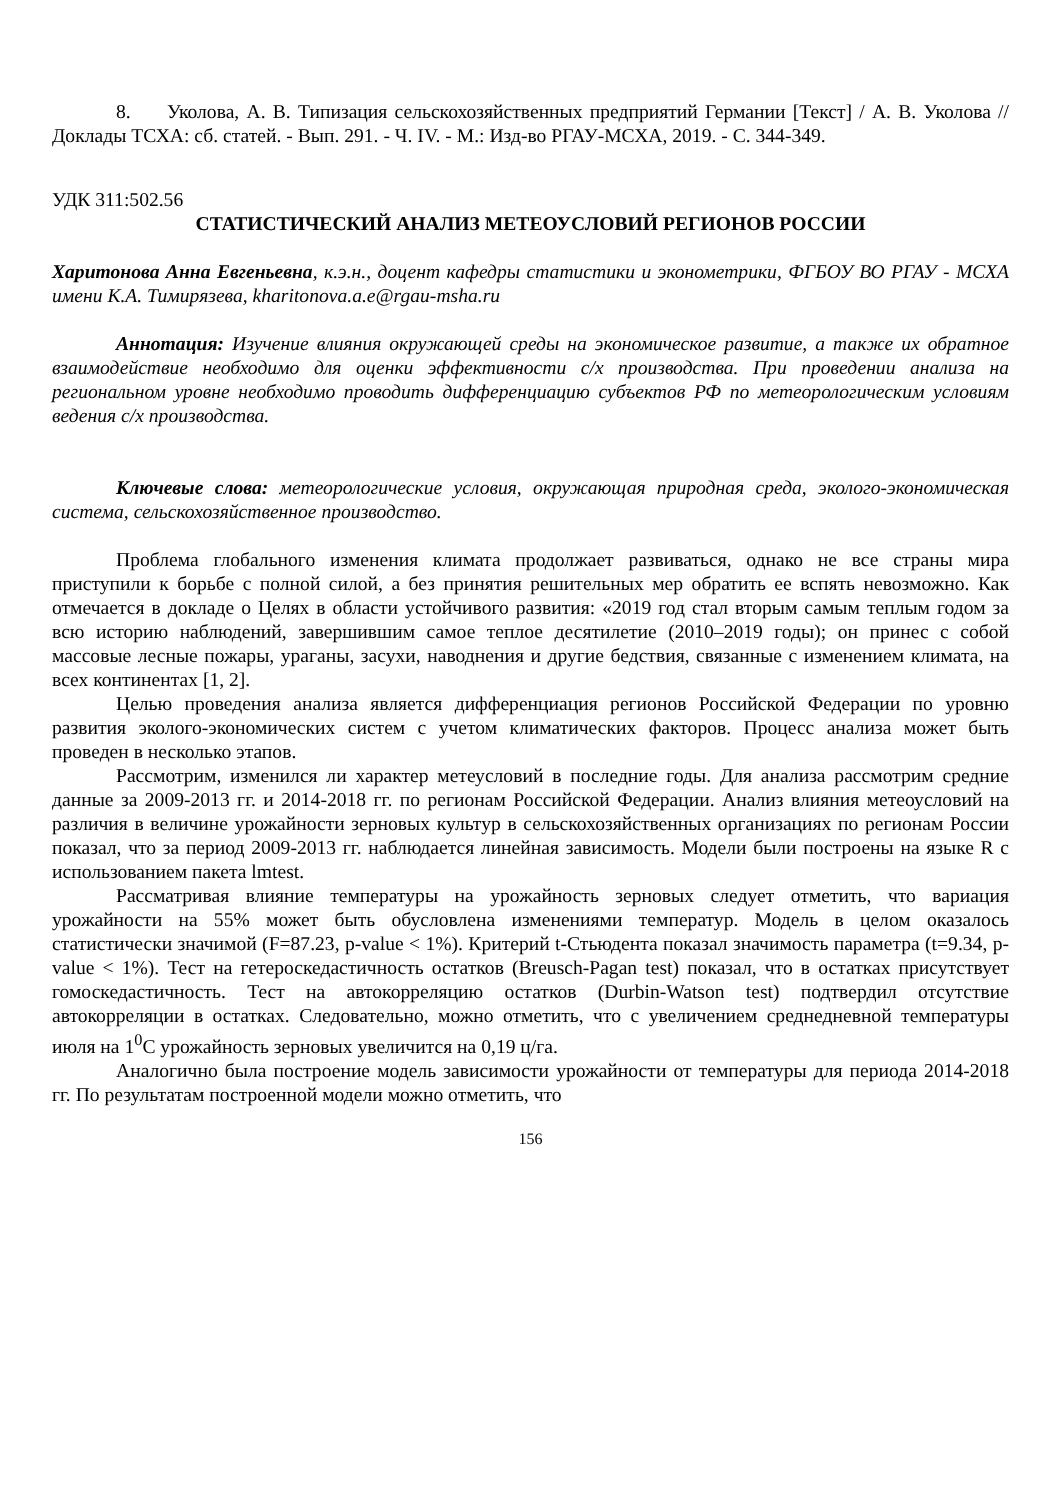8. Уколова, А. В. Типизация сельскохозяйственных предприятий Германии [Текст] / А. В. Уколова // Доклады ТСХА: сб. статей. - Вып. 291. - Ч. IV. - М.: Изд-во РГАУ-МСХА, 2019. - С. 344-349.
УДК 311:502.56
СТАТИСТИЧЕСКИЙ АНАЛИЗ МЕТЕОУСЛОВИЙ РЕГИОНОВ РОССИИ
Харитонова Анна Евгеньевна, к.э.н., доцент кафедры статистики и эконометрики, ФГБОУ ВО РГАУ - МСХА имени К.А. Тимирязева, kharitonova.a.e@rgau-msha.ru
Аннотация: Изучение влияния окружающей среды на экономическое развитие, а также их обратное взаимодействие необходимо для оценки эффективности с/х производства. При проведении анализа на региональном уровне необходимо проводить дифференциацию субъектов РФ по метеорологическим условиям ведения с/х производства.
Ключевые слова: метеорологические условия, окружающая природная среда, эколого-экономическая система, сельскохозяйственное производство.
Проблема глобального изменения климата продолжает развиваться, однако не все страны мира приступили к борьбе с полной силой, а без принятия решительных мер обратить ее вспять невозможно. Как отмечается в докладе о Целях в области устойчивого развития: «2019 год стал вторым самым теплым годом за всю историю наблюдений, завершившим самое теплое десятилетие (2010–2019 годы); он принес с собой массовые лесные пожары, ураганы, засухи, наводнения и другие бедствия, связанные с изменением климата, на всех континентах [1, 2].
Целью проведения анализа является дифференциация регионов Российской Федерации по уровню развития эколого-экономических систем с учетом климатических факторов. Процесс анализа может быть проведен в несколько этапов.
Рассмотрим, изменился ли характер метеусловий в последние годы. Для анализа рассмотрим средние данные за 2009-2013 гг. и 2014-2018 гг. по регионам Российской Федерации. Анализ влияния метеоусловий на различия в величине урожайности зерновых культур в сельскохозяйственных организациях по регионам России показал, что за период 2009-2013 гг. наблюдается линейная зависимость. Модели были построены на языке R с использованием пакета lmtest.
Рассматривая влияние температуры на урожайность зерновых следует отметить, что вариация урожайности на 55% может быть обусловлена изменениями температур. Модель в целом оказалось статистически значимой (F=87.23, p-value < 1%). Критерий t-Стьюдента показал значимость параметра (t=9.34, p-value < 1%). Тест на гетероскедастичность остатков (Breusch-Pagan test) показал, что в остатках присутствует гомоскедастичность. Тест на автокорреляцию остатков (Durbin-Watson test) подтвердил отсутствие автокорреляции в остатках. Следовательно, можно отметить, что с увеличением среднедневной температуры июля на 1<sup>0</sup>С урожайность зерновых увеличится на 0,19 ц/га.
Аналогично была построение модель зависимости урожайности от температуры для периода 2014-2018 гг. По результатам построенной модели можно отметить, что
156